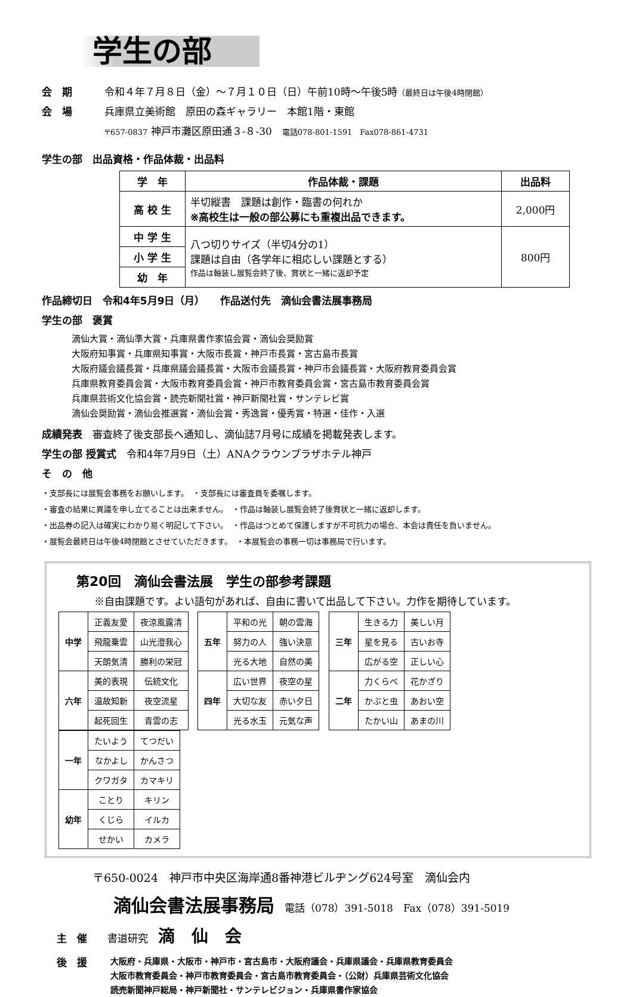学生の部
会　期 令和４年７月８日（金）～７月１０日（日）午前10時～午後5時（最終日は午後4時閉館）
会　場 兵庫県立美術館　原田の森ギャラリー　本館1階・東館
〒657-0837 神戸市灘区原田通３-８-30　電話078-801-1591　Fax078-861-4731
学生の部　出品資格・作品体裁・出品料
| 学 年 | 作品体裁・課題 | 出品料 |
| --- | --- | --- |
| 高 校 生 | 半切縦書 課題は創作・臨書の何れか ※高校生は一般の部公募にも重複出品できます。 | 2,000円 |
| 中 学 生 | 八つ切りサイズ（半切4分の1） 課題は自由（各学年に相応しい課題とする） 作品は軸装し展覧会終了後、賞状と一緒に返却予定 | 800円 |
| 小 学 生 | | |
| 幼 年 | | |
作品締切日　令和4年5月9日（月）　　作品送付先　滴仙会書法展事務局
学生の部　褒賞
滴仙大賞・滴仙準大賞・兵庫県書作家協会賞・滴仙会奨励賞
大阪府知事賞・兵庫県知事賞・大阪市長賞・神戸市長賞・宮古島市長賞
大阪府議会議長賞・兵庫県議会議長賞・大阪市会議長賞・神戸市会議長賞・大阪府教育委員会賞
兵庫県教育委員会賞・大阪市教育委員会賞・神戸市教育委員会賞・宮古島市教育委員会賞
兵庫県芸術文化協会賞・読売新聞社賞・神戸新聞社賞・サンテレビ賞
滴仙会奨励賞・滴仙会推選賞・滴仙会賞・秀逸賞・優秀賞・特選・佳作・入選
成績発表　審査終了後支部長へ通知し、滴仙誌7月号に成績を掲載発表します。
学生の部 授賞式　令和4年7月9日（土）ANAクラウンプラザホテル神戸
そ　の　他
・支部長には展覧会事務をお願いします。　・支部長には審査員を委嘱します。
・審査の結果に異議を申し立てることは出来ません。　・作品は軸装し展覧会終了後賞状と一緒に返却します。
・出品券の記入は確実にわかり易く明記して下さい。　・作品はつとめて保護しますが不可抗力の場合、本会は責任を負いません。
・展覧会最終日は午後4時閉館とさせていただきます。　・本展覧会の事務一切は事務局で行います。
第20回　滴仙会書法展　学生の部参考課題
※自由課題です。よい語句があれば、自由に書いて出品して下さい。力作を期待しています。
| 中学 | 正義友愛 | 夜涼風露清 |
| | 飛龍乗雲 | 山光澄我心 |
| | 天朗気清 | 勝利の栄冠 |
| 六年 | 美的表現 | 伝統文化 |
| | 温故知新 | 夜空流星 |
| | 起死回生 | 青雲の志 |
| 五年 | 平和の光 | 朝の雲海 |
| | 努力の人 | 強い決意 |
| | 光る大地 | 自然の美 |
| 四年 | 広い世界 | 夜空の星 |
| | 大切な友 | 赤い夕日 |
| | 光る水玉 | 元気な声 |
| 三年 | 生きる力 | 美しい月 |
| | 星を見る | 古いお寺 |
| | 広がる空 | 正しい心 |
| 二年 | 力くらべ | 花かざり |
| | かぶと虫 | あおい空 |
| | たかい山 | あまの川 |
| 一年 | たいよう | てつだい |
| | なかよし | かんさつ |
| | クワガタ | カマキリ |
| 幼年 | ことり | キリン |
| | くじら | イルカ |
| | せかい | カメラ |
〒650-0024　神戸市中央区海岸通8番神港ビルヂング624号室　滴仙会内
滴仙会書法展事務局　電話（078）391-5018　Fax（078）391-5019
主　催　　書道研究　滴　仙　会
後　援
大阪府・兵庫県・大阪市・神戸市・宮古島市・大阪府議会・兵庫県議会・兵庫県教育委員会
大阪市教育委員会・神戸市教育委員会・宮古島市教育委員会・（公財）兵庫県芸術文化協会
読売新聞神戸総局・神戸新聞社・サンテレビジョン・兵庫県書作家協会